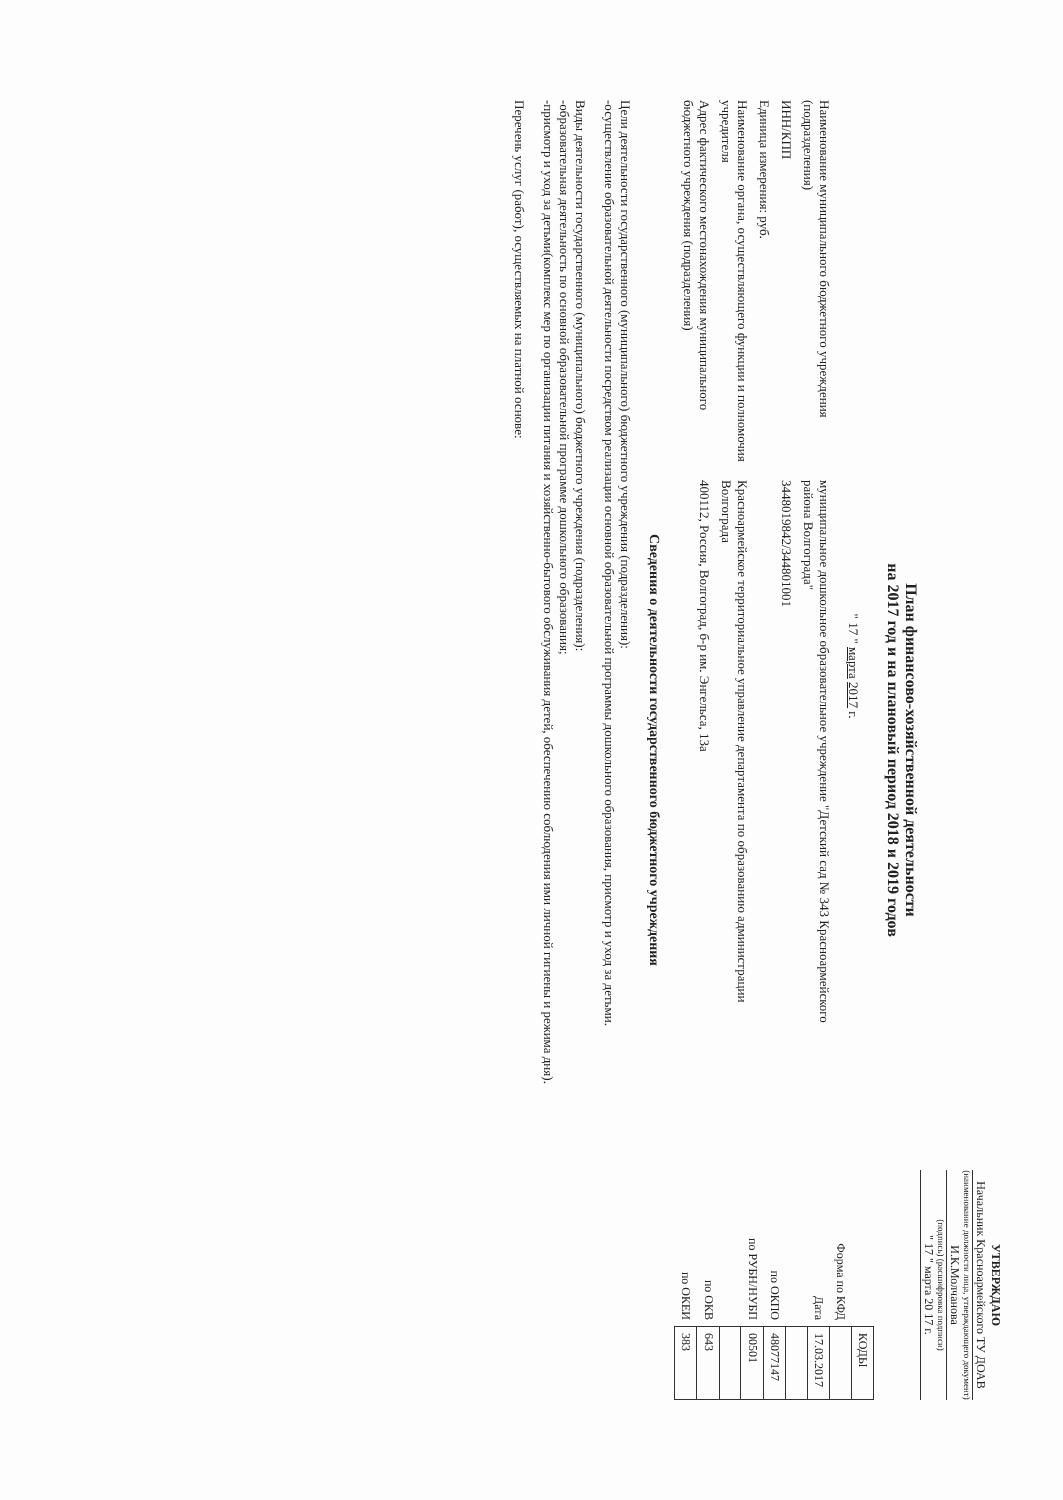УТВЕРЖДАЮ
Начальник Красноармейского ТУ ДОАВ
(наименование должности лица, утверждающего документ)
И.К.Молчанова
(подпись) (расшифровка подписи)
" 17 " марта 20 17 г.
План финансово-хозяйственной деятельности
на 2017 год и на плановый период 2018 и 2019 годов
" 17 " марта 2017 г.
Наименование муниципального бюджетного учреждения (подразделения)
муниципальное дошкольное образовательное учреждение "Детский сад № 343 Красноармейского района Волгограда"
ИНН/КПП
3448019842/344801001
Единица измерения: руб.
Наименование органа, осуществляющего функции и полномочия учредителя
Красноармейское территориальное управление департамента по образованию администрации Волгограда
Адрес фактического местонахождения муниципального бюджетного учреждения (подразделения)
400112, Россия, Волгоград, б-р им. Энгельса, 13а
| | КОДЫ |
| Форма по КФД | |
| Дата | 17.03.2017 |
| по ОКПО | 48077147 |
| по РУБН/НУБП | 00501 |
| по ОКВ | 643 |
| по ОКЕИ | 383 |
Сведения о деятельности государственного бюджетного учреждения
Цели деятельности государственного (муниципального) бюджетного учреждения (подразделения):
-осуществление образовательной деятельности посредством реализации основной образовательной программы дошкольного образования, присмотр и уход за детьми.
Виды деятельности государственного (муниципального) бюджетного учреждения (подразделения):
-образовательная деятельность по основной образовательной программе дошкольного образования;
-присмотр и уход за детьми(комплекс мер по организации питания и хозяйственно-бытового обслуживания детей, обеспечению соблюдения ими личной гигиены и режима дня).
Перечень услуг (работ), осуществляемых на платной основе: